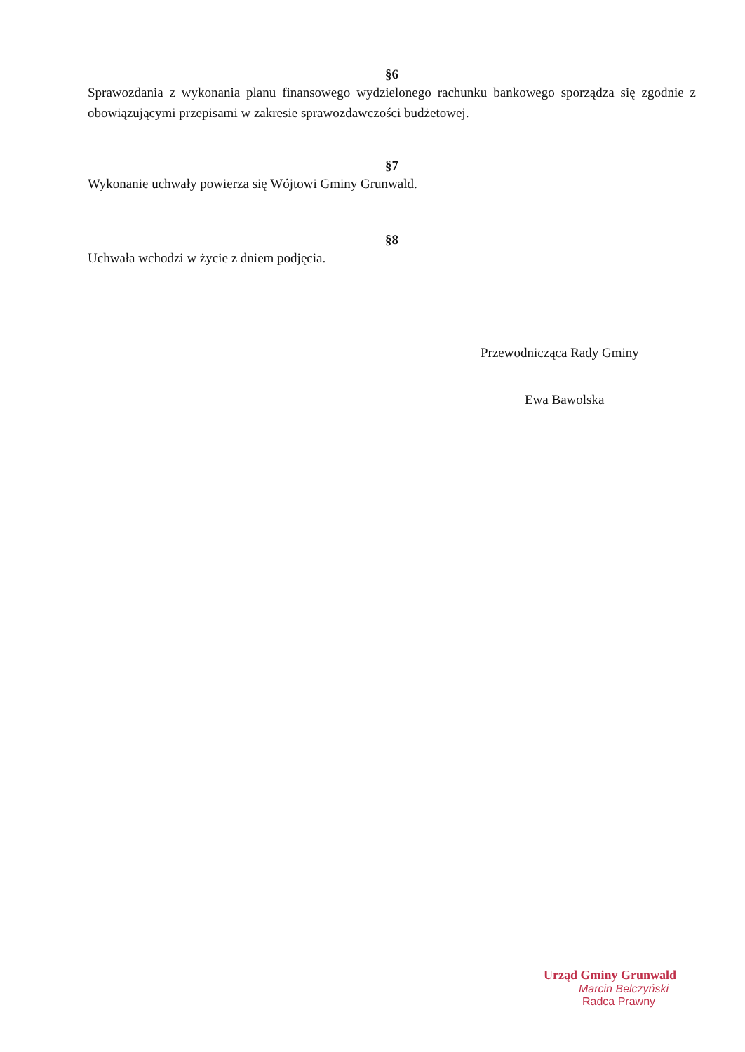§6
Sprawozdania z wykonania planu finansowego wydzielonego rachunku bankowego sporządza się zgodnie z obowiązującymi przepisami w zakresie sprawozdawczości budżetowej.
§7
Wykonanie uchwały powierza się Wójtowi Gminy Grunwald.
§8
Uchwała wchodzi w życie z dniem podjęcia.
Przewodnicząca Rady Gminy
Ewa Bawolska
Urząd Gminy Grunwald
Marcin Belczyński
Radca Prawny